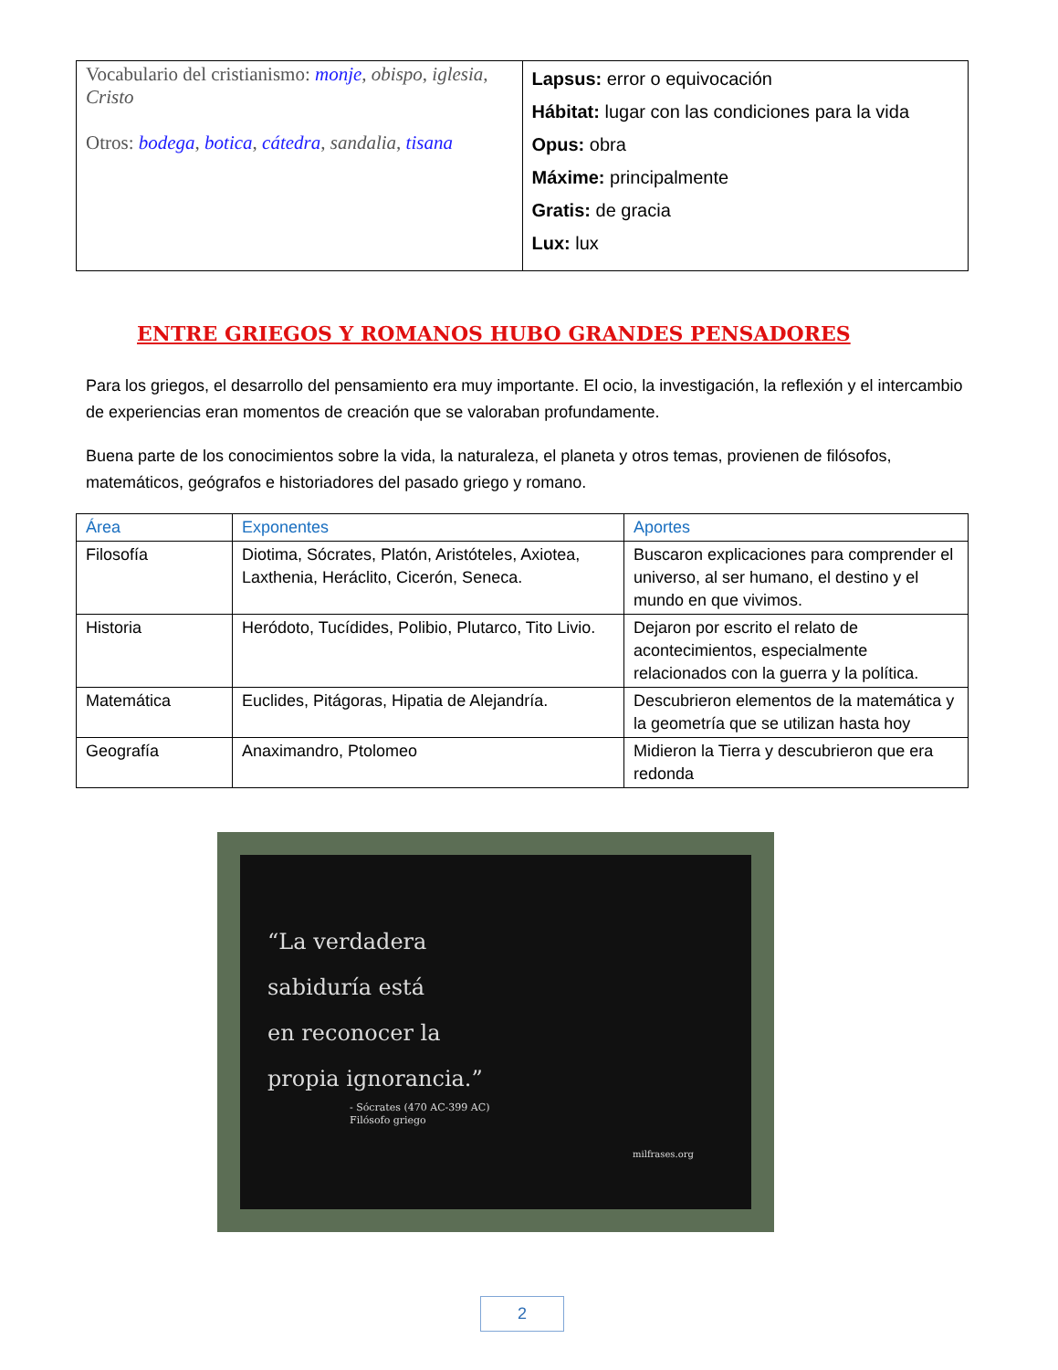| Vocabulario del cristianismo: monje , obispo , iglesia , Cristo Otros: bodega , botica , cátedra , sandalia , tisana | Lapsus: error o equivocación Hábitat: lugar con las condiciones para la vida Opus: obra Máxime: principalmente Gratis: de gracia Lux: lux |
ENTRE GRIEGOS Y ROMANOS HUBO GRANDES PENSADORES
Para los griegos, el desarrollo del pensamiento era muy importante. El ocio, la investigación, la reflexión y el intercambio de experiencias eran momentos de creación que se valoraban profundamente.
Buena parte de los conocimientos sobre la vida, la naturaleza, el planeta y otros temas, provienen de filósofos, matemáticos, geógrafos e historiadores del pasado griego y romano.
| Área | Exponentes | Aportes |
| --- | --- | --- |
| Filosofía | Diotima, Sócrates, Platón, Aristóteles, Axiotea, Laxthenia, Heráclito, Cicerón, Seneca. | Buscaron explicaciones para comprender el universo, al ser humano, el destino y el mundo en que vivimos. |
| Historia | Heródoto, Tucídides, Polibio, Plutarco, Tito Livio. | Dejaron por escrito el relato de acontecimientos, especialmente relacionados con la guerra y la política. |
| Matemática | Euclides, Pitágoras, Hipatia de Alejandría. | Descubrieron elementos de la matemática y la geometría que se utilizan hasta hoy |
| Geografía | Anaximandro, Ptolomeo | Midieron la Tierra y descubrieron que era redonda |
“La verdadera
sabiduría está
en reconocer la
propia ignorancia.”
- Sócrates (470 AC-399 AC)
Filósofo griego
milfrases.org
2